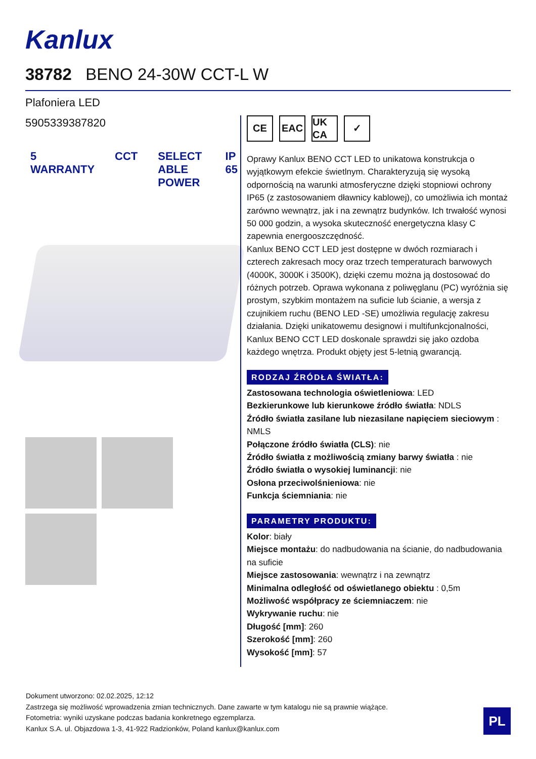Kanlux
38782 BENO 24-30W CCT-L W
Plafoniera LED
5905339387820
5 WARRANTY CCT SELECT ABLE POWER IP 65
CE EAC UK CA
✓
Oprawy Kanlux BENO CCT LED to unikatowa konstrukcja o wyjątkowym efekcie świetlnym. Charakteryzują się wysoką odpornością na warunki atmosferyczne dzięki stopniowi ochrony IP65 (z zastosowaniem dławnicy kablowej), co umożliwia ich montaż zarówno wewnątrz, jak i na zewnątrz budynków. Ich trwałość wynosi 50 000 godzin, a wysoka skuteczność energetyczna klasy C zapewnia energooszczędność.
Kanlux BENO CCT LED jest dostępne w dwóch rozmiarach i czterech zakresach mocy oraz trzech temperaturach barwowych (4000K, 3000K i 3500K), dzięki czemu można ją dostosować do różnych potrzeb. Oprawa wykonana z poliwęglanu (PC) wyróżnia się prostym, szybkim montażem na suficie lub ścianie, a wersja z czujnikiem ruchu (BENO LED -SE) umożliwia regulację zakresu działania. Dzięki unikatowemu designowi i multifunkcjonalności, Kanlux BENO CCT LED doskonale sprawdzi się jako ozdoba każdego wnętrza. Produkt objęty jest 5-letnią gwarancją.
RODZAJ ŹRÓDŁA ŚWIATŁA:
Zastosowana technologia oświetleniowa: LED
Bezkierunkowe lub kierunkowe źródło światła: NDLS
Źródło światła zasilane lub niezasilane napięciem sieciowym : NMLS
Połączone źródło światła (CLS): nie
Źródło światła z możliwością zmiany barwy światła : nie
Źródło światła o wysokiej luminancji: nie
Osłona przeciwolśnieniowa: nie
Funkcja ściemniania: nie
PARAMETRY PRODUKTU:
Kolor: biały
Miejsce montażu: do nadbudowania na ścianie, do nadbudowania na suficie
Miejsce zastosowania: wewnątrz i na zewnątrz
Minimalna odległość od oświetlanego obiektu : 0,5m
Możliwość współpracy ze ściemniaczem: nie
Wykrywanie ruchu: nie
Długość [mm]: 260
Szerokość [mm]: 260
Wysokość [mm]: 57
Dokument utworzono: 02.02.2025, 12:12
Zastrzega się możliwość wprowadzenia zmian technicznych. Dane zawarte w tym katalogu nie są prawnie wiążące.
Fotometria: wyniki uzyskane podczas badania konkretnego egzemplarza.
Kanlux S.A. ul. Objazdowa 1-3, 41-922 Radzionków, Poland kanlux@kanlux.com
PL